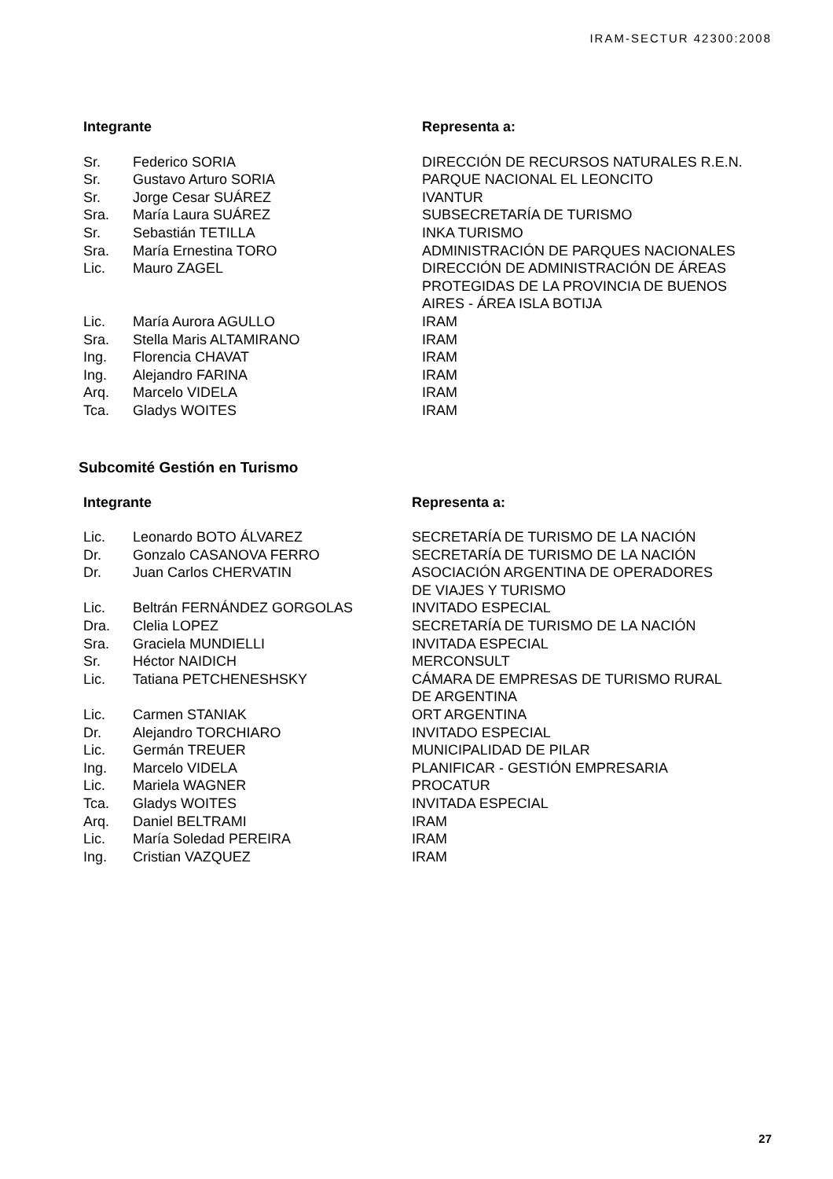IRAM-SECTUR 42300:2008
| Integrante | | Representa a: |
| --- | --- | --- |
| Sr. | Federico SORIA | DIRECCIÓN DE RECURSOS NATURALES R.E.N. |
| Sr. | Gustavo Arturo SORIA | PARQUE NACIONAL EL LEONCITO |
| Sr. | Jorge Cesar SUÁREZ | IVANTUR |
| Sra. | María Laura SUÁREZ | SUBSECRETARÍA DE TURISMO |
| Sr. | Sebastián TETILLA | INKA TURISMO |
| Sra. | María Ernestina TORO | ADMINISTRACIÓN DE PARQUES NACIONALES |
| Lic. | Mauro ZAGEL | DIRECCIÓN DE ADMINISTRACIÓN DE ÁREAS PROTEGIDAS DE LA PROVINCIA DE BUENOS AIRES - ÁREA ISLA BOTIJA |
| Lic. | María Aurora AGULLO | IRAM |
| Sra. | Stella Maris ALTAMIRANO | IRAM |
| Ing. | Florencia CHAVAT | IRAM |
| Ing. | Alejandro FARINA | IRAM |
| Arq. | Marcelo VIDELA | IRAM |
| Tca. | Gladys WOITES | IRAM |
Subcomité Gestión en Turismo
| Integrante | | Representa a: |
| --- | --- | --- |
| Lic. | Leonardo BOTO ÁLVAREZ | SECRETARÍA DE TURISMO DE LA NACIÓN |
| Dr. | Gonzalo CASANOVA FERRO | SECRETARÍA DE TURISMO DE LA NACIÓN |
| Dr. | Juan Carlos CHERVATIN | ASOCIACIÓN ARGENTINA DE OPERADORES DE VIAJES Y TURISMO |
| Lic. | Beltrán FERNÁNDEZ GORGOLAS | INVITADO ESPECIAL |
| Dra. | Clelia LOPEZ | SECRETARÍA DE TURISMO DE LA NACIÓN |
| Sra. | Graciela MUNDIELLI | INVITADA ESPECIAL |
| Sr. | Héctor NAIDICH | MERCONSULT |
| Lic. | Tatiana PETCHENESHSKY | CÁMARA DE EMPRESAS DE TURISMO RURAL DE ARGENTINA |
| Lic. | Carmen STANIAK | ORT ARGENTINA |
| Dr. | Alejandro TORCHIARO | INVITADO ESPECIAL |
| Lic. | Germán TREUER | MUNICIPALIDAD DE PILAR |
| Ing. | Marcelo VIDELA | PLANIFICAR - GESTIÓN EMPRESARIA |
| Lic. | Mariela WAGNER | PROCATUR |
| Tca. | Gladys WOITES | INVITADA ESPECIAL |
| Arq. | Daniel BELTRAMI | IRAM |
| Lic. | María Soledad PEREIRA | IRAM |
| Ing. | Cristian VAZQUEZ | IRAM |
27